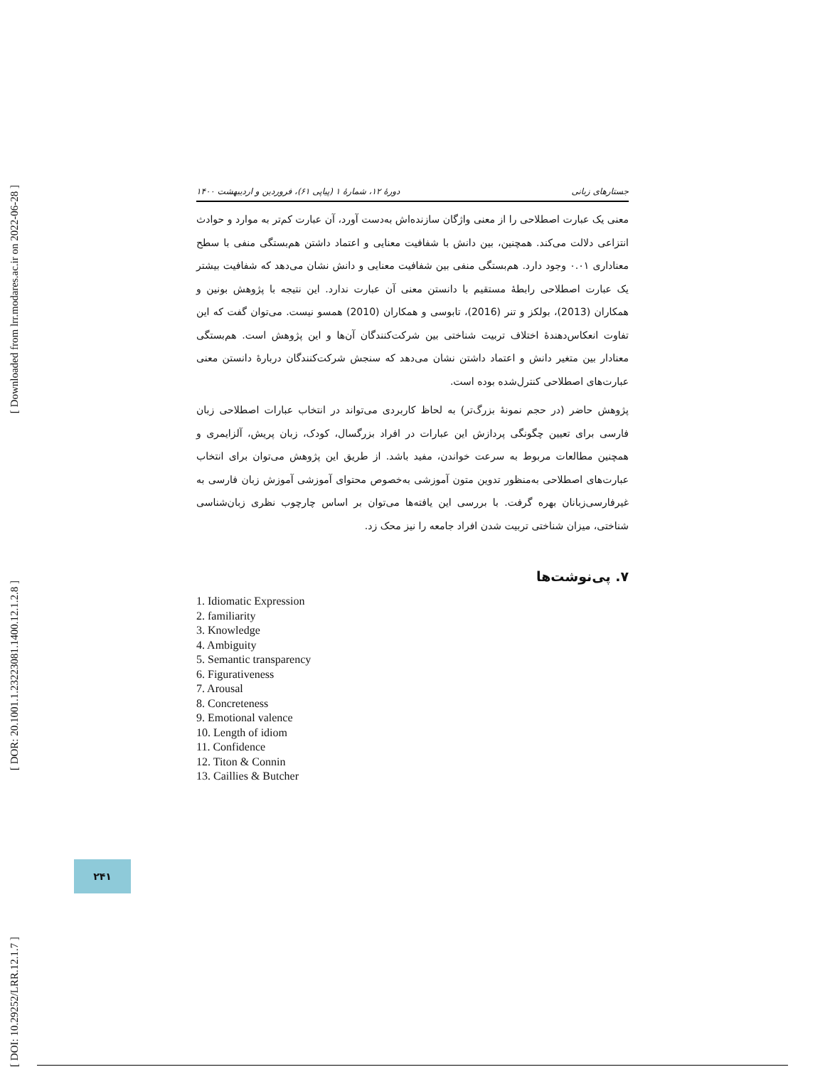[ Downloaded from lrr.modares.ac.ir on 2022-06-28 ]
[ DOR: 20.1001.1.23223081.1400.12.1.2.8 ]
[ DOI: 10.29252/LRR.12.1.7 ]
جستارهای زبانی دورهٔ ۱۲، شمارهٔ ۱ (پیاپی ۶۱)، فروردین و اردیبهشت ۱۴۰۰
معنی یک عبارت اصطلاحی را از معنی واژگان سازنده‌اش به‌دست آورد، آن عبارت کم‌تر به موارد و حوادث انتزاعی دلالت می‌کند. همچنین، بین دانش با شفافیت معنایی و اعتماد داشتن هم‌بستگی منفی با سطح معناداری ۰.۰۱ وجود دارد. هم‌بستگی منفی بین شفافیت معنایی و دانش نشان می‌دهد که شفافیت بیشتر یک عبارت اصطلاحی رابطهٔ مستقیم با دانستن معنی آن عبارت ندارد. این نتیجه با پژوهش بونین و همکاران (2013)، بولکز و تنر (2016)، تابوسی و همکاران (2010) همسو نیست. می‌توان گفت که این تفاوت انعکاس‌دهندهٔ اختلاف تربیت شناختی بین شرکت‌کنندگان آن‌ها و این پژوهش است. هم‌بستگی معنادار بین متغیر دانش و اعتماد داشتن نشان می‌دهد که سنجش شرکت‌کنندگان دربارهٔ دانستن معنی عبارت‌های اصطلاحی کنترل‌شده بوده است.
پژوهش حاضر (در حجم نمونهٔ بزرگ‌تر) به لحاظ کاربردی می‌تواند در انتخاب عبارات اصطلاحی زبان فارسی برای تعیین چگونگی پردازش این عبارات در افراد بزرگسال، کودک، زبان پریش، آلزایمری و همچنین مطالعات مربوط به سرعت خواندن، مفید باشد. از طریق این پژوهش می‌توان برای انتخاب عبارت‌های اصطلاحی به‌منظور تدوین متون آموزشی به‌خصوص محتوای آموزشی آموزش زبان فارسی به غیرفارسی‌زبانان بهره گرفت. با بررسی این یافته‌ها می‌توان بر اساس چارچوب نظری زبان‌شناسی شناختی، میزان شناختی تربیت شدن افراد جامعه را نیز محک زد.
۷. پی‌نوشت‌ها
1. Idiomatic Expression
2. familiarity
3. Knowledge
4. Ambiguity
5. Semantic transparency
6. Figurativeness
7. Arousal
8. Concreteness
9. Emotional valence
10. Length of idiom
11. Confidence
12. Titon & Connin
13. Caillies & Butcher
۲۴۱